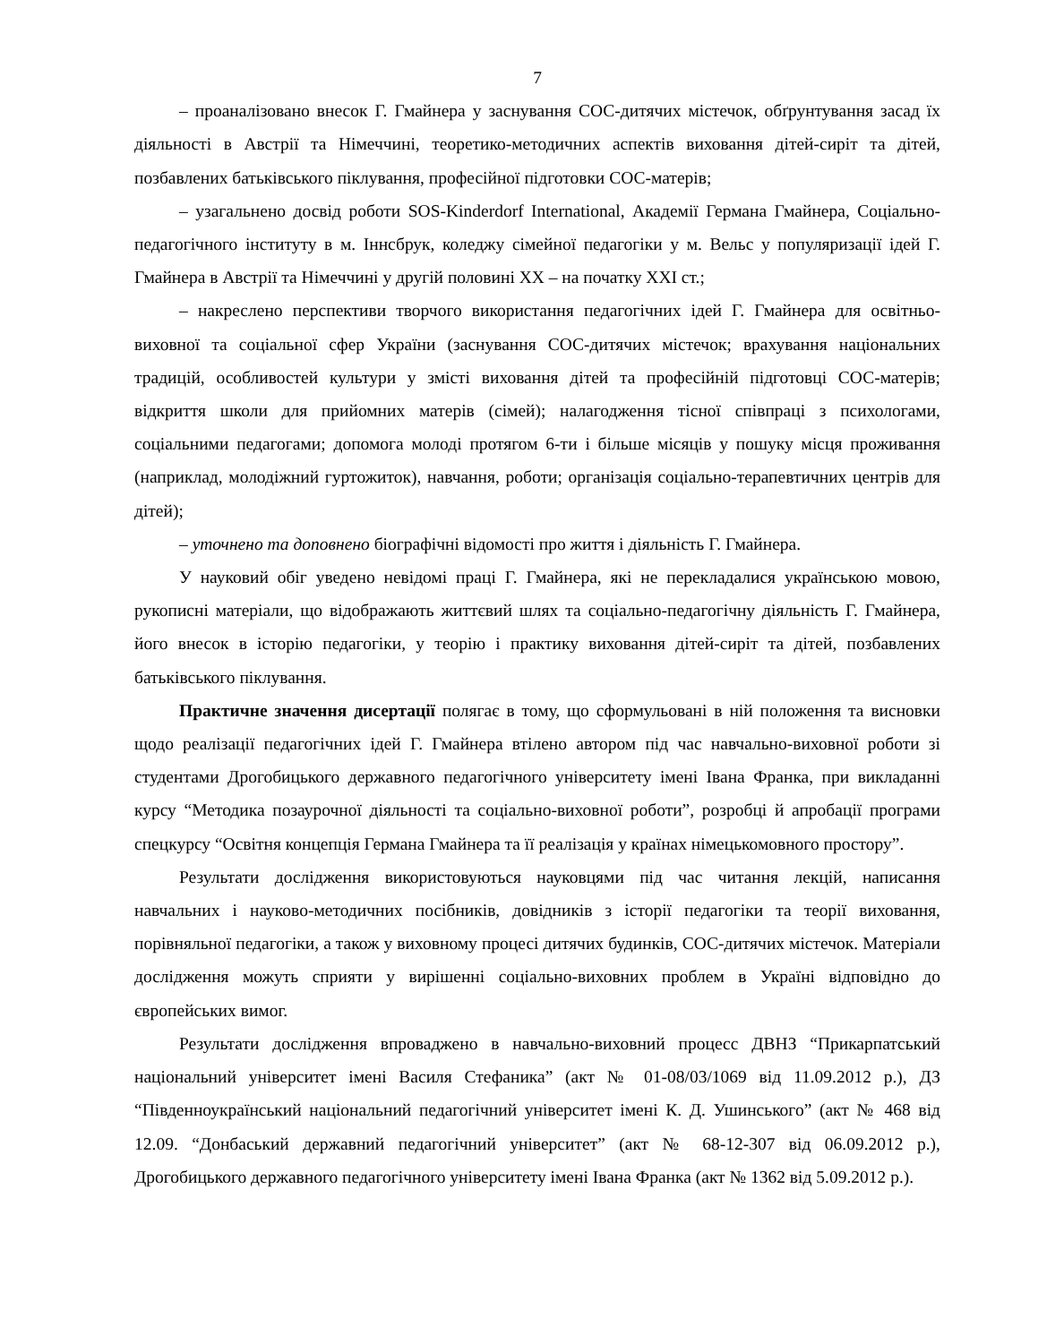7
– проаналізовано внесок Г. Гмайнера у заснування СОС-дитячих містечок, обґрунтування засад їх діяльності в Австрії та Німеччині, теоретико-методичних аспектів виховання дітей-сиріт та дітей, позбавлених батьківського піклування, професійної підготовки СОС-матерів;
– узагальнено досвід роботи SOS-Kinderdorf International, Академії Германа Гмайнера, Соціально-педагогічного інституту в м. Іннсбрук, коледжу сімейної педагогіки у м. Вельс у популяризації ідей Г. Гмайнера в Австрії та Німеччині у другій половині ХХ – на початку ХХІ ст.;
– накреслено перспективи творчого використання педагогічних ідей Г. Гмайнера для освітньо-виховної та соціальної сфер України (заснування СОС-дитячих містечок; врахування національних традицій, особливостей культури у змісті виховання дітей та професійній підготовці СОС-матерів; відкриття школи для прийомних матерів (сімей); налагодження тісної співпраці з психологами, соціальними педагогами; допомога молоді протягом 6-ти і більше місяців у пошуку місця проживання (наприклад, молодіжний гуртожиток), навчання, роботи; організація соціально-терапевтичних центрів для дітей);
– уточнено та доповнено біографічні відомості про життя і діяльність Г. Гмайнера.
У науковий обіг уведено невідомі праці Г. Гмайнера, які не перекладалися українською мовою, рукописні матеріали, що відображають життєвий шлях та соціально-педагогічну діяльність Г. Гмайнера, його внесок в історію педагогіки, у теорію і практику виховання дітей-сиріт та дітей, позбавлених батьківського піклування.
Практичне значення дисертації полягає в тому, що сформульовані в ній положення та висновки щодо реалізації педагогічних ідей Г. Гмайнера втілено автором під час навчально-виховної роботи зі студентами Дрогобицького державного педагогічного університету імені Івана Франка, при викладанні курсу “Методика позаурочної діяльності та соціально-виховної роботи”, розробці й апробації програми спецкурсу “Освітня концепція Германа Гмайнера та її реалізація у країнах німецькомовного простору”.
Результати дослідження використовуються науковцями під час читання лекцій, написання навчальних і науково-методичних посібників, довідників з історії педагогіки та теорії виховання, порівняльної педагогіки, а також у виховному процесі дитячих будинків, СОС-дитячих містечок. Матеріали дослідження можуть сприяти у вирішенні соціально-виховних проблем в Україні відповідно до європейських вимог.
Результати дослідження впроваджено в навчально-виховний процесс ДВНЗ “Прикарпатський національний університет імені Василя Стефаника” (акт № 01-08/03/1069 від 11.09.2012 р.), ДЗ “Південноукраїнський національний педагогічний університет імені К. Д. Ушинського” (акт № 468 від 12.09. “Донбаський державний педагогічний університет” (акт № 68-12-307 від 06.09.2012 р.), Дрогобицького державного педагогічного університету імені Івана Франка (акт № 1362 від 5.09.2012 р.).